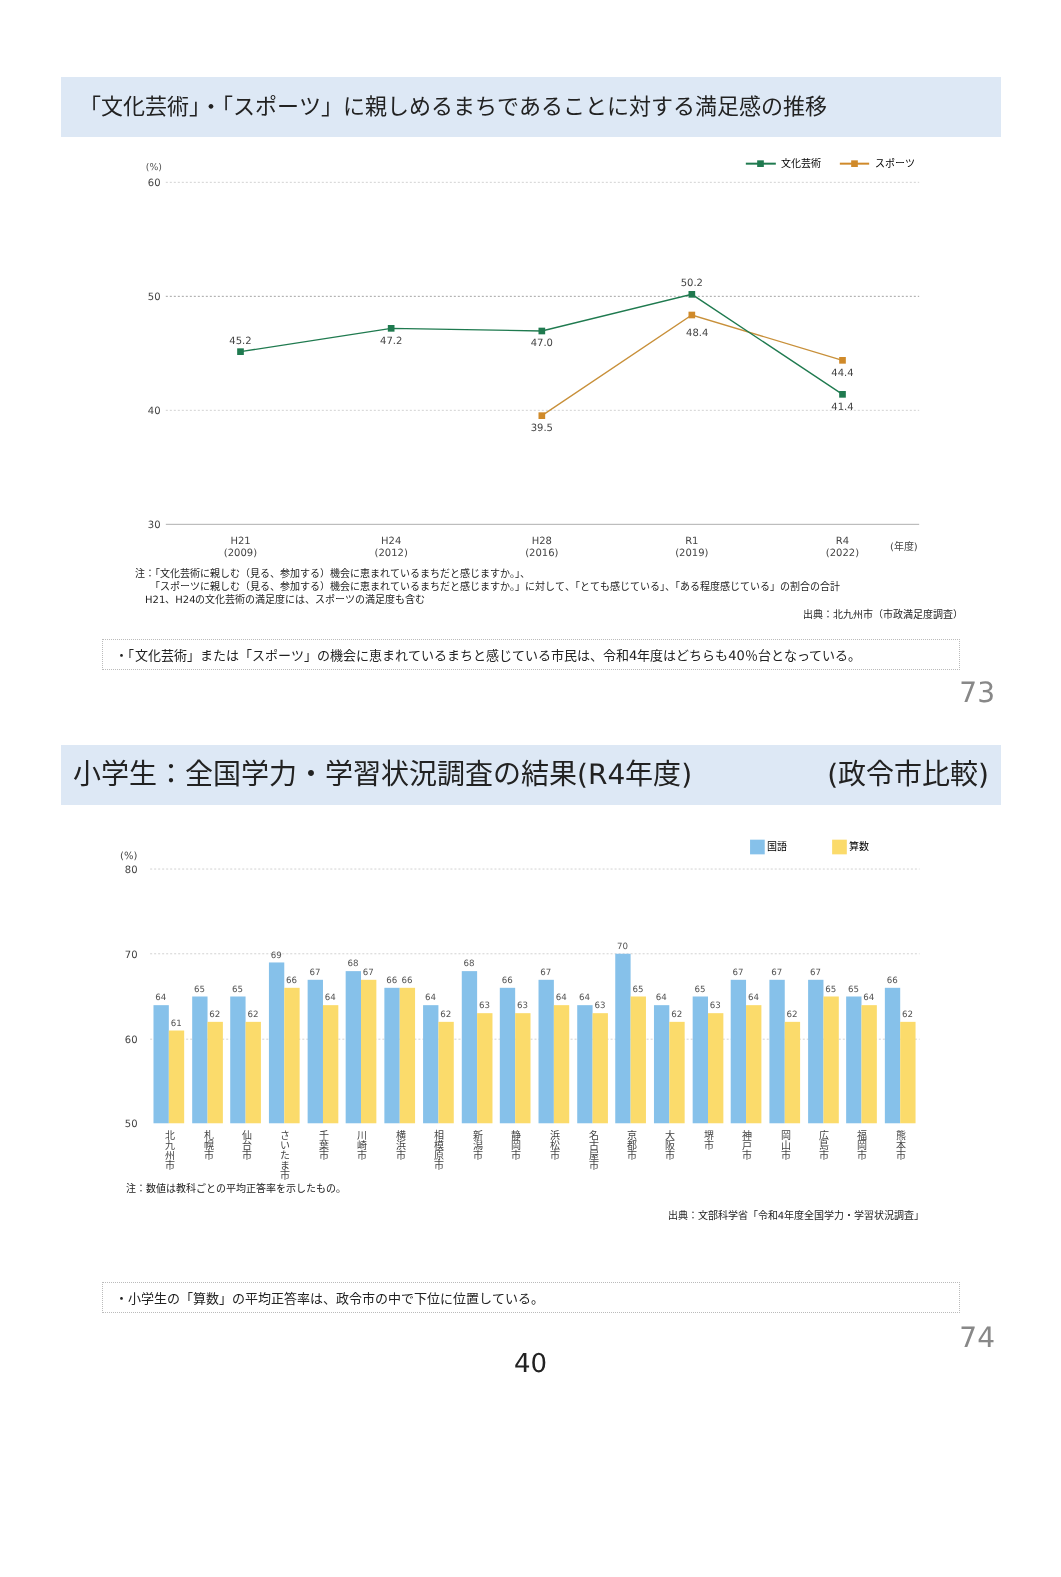「文化芸術」・「スポーツ」に親しめるまちであることに対する満足感の推移
(%)
文化芸術
スポーツ
60
50
40
30
45.2
47.2
47.0
50.2
41.4
39.5
48.4
44.4
H21
(2009)
H24
(2012)
H28
(2016)
R1
(2019)
R4
(2022)
(年度)
注：「文化芸術に親しむ（見る、参加する）機会に恵まれているまちだと感じますか。」、
　　「スポーツに親しむ（見る、参加する）機会に恵まれているまちだと感じますか。」に対して、「とても感じている」、「ある程度感じている」の割合の合計
　H21、H24の文化芸術の満足度には、スポーツの満足度も含む
出典：北九州市（市政満足度調査）
・「文化芸術」または「スポーツ」の機会に恵まれているまちと感じている市民は、令和4年度はどちらも40％台となっている。
73
小学生：全国学力・学習状況調査の結果(R4年度) (政令市比較)
国語
算数
(%)
80
70
60
50
64
61
65
62
65
62
69
66
67
64
68
67
66
66
64
62
68
63
66
63
67
64
64
63
70
65
64
62
65
63
67
64
67
62
67
65
65
64
66
62
北九州市
札幌市
仙台市
さいたま市
千葉市
川崎市
横浜市
相模原市
新潟市
静岡市
浜松市
名古屋市
京都市
大阪市
堺市
神戸市
岡山市
広島市
福岡市
熊本市
注：数値は教科ごとの平均正答率を示したもの。
出典：文部科学省「令和4年度全国学力・学習状況調査」
・小学生の「算数」の平均正答率は、政令市の中で下位に位置している。
74
40